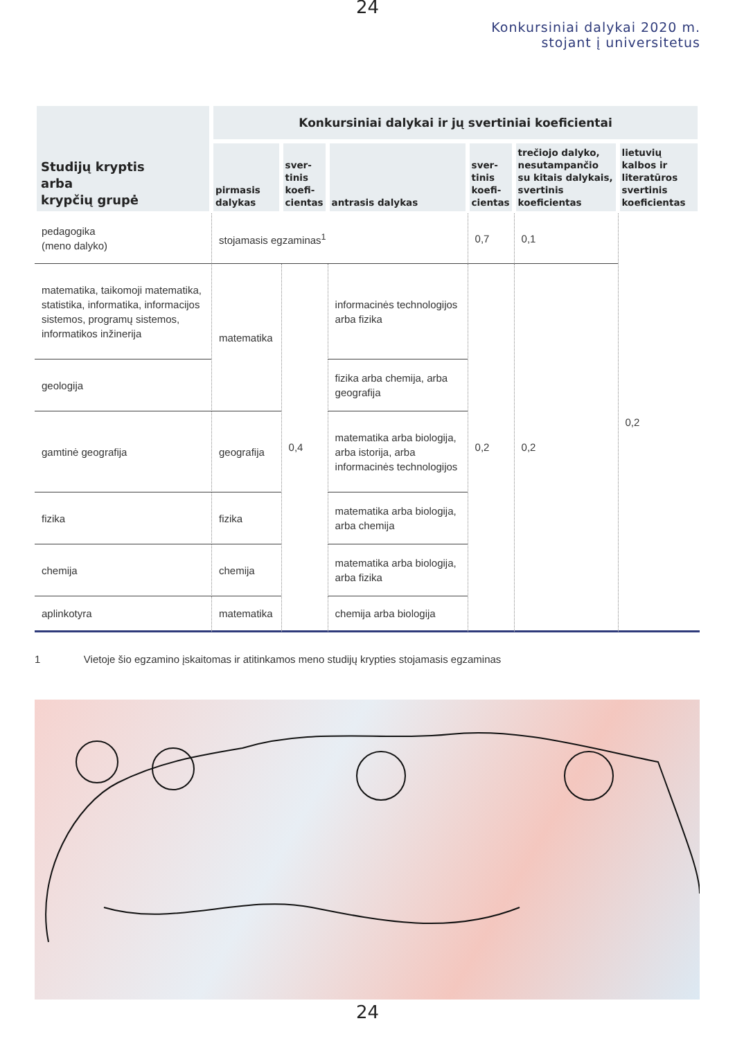24
Konkursiniai dalykai 2020 m.
stojant į universitetus
| Studijų kryptis arba krypčių grupė | Konkursiniai dalykai ir jų svertiniai koeficientai | | | | | |
| --- | --- | --- | --- | --- | --- | --- |
| | pirmasis dalykas | sver- tinis koefi- cientas | antrasis dalykas | sver- tinis koefi- cientas | trečiojo dalyko, nesutampančio su kitais dalykais, svertinis koeficientas | lietuvių kalbos ir literatūros svertinis koeficientas |
| pedagogika (meno dalyko) | stojamasis egzaminas<sup>1</sup> | | | 0,7 | 0,1 | 0,2 |
| matematika, taikomoji matematika, statistika, informatika, informacijos sistemos, programų sistemos, informatikos inžinerija | matematika | 0,4 | informacinės technologijos arba fizika | 0,2 | 0,2 | |
| geologija | | | fizika arba chemija, arba geografija | | | |
| gamtinė geografija | geografija | | matematika arba biologija, arba istorija, arba informacinės technologijos | | | |
| fizika | fizika | | matematika arba biologija, arba chemija | | | |
| chemija | chemija | | matematika arba biologija, arba fizika | | | |
| aplinkotyra | matematika | | chemija arba biologija | | | |
1 Vietoje šio egzamino įskaitomas ir atitinkamos meno studijų krypties stojamasis egzaminas
24